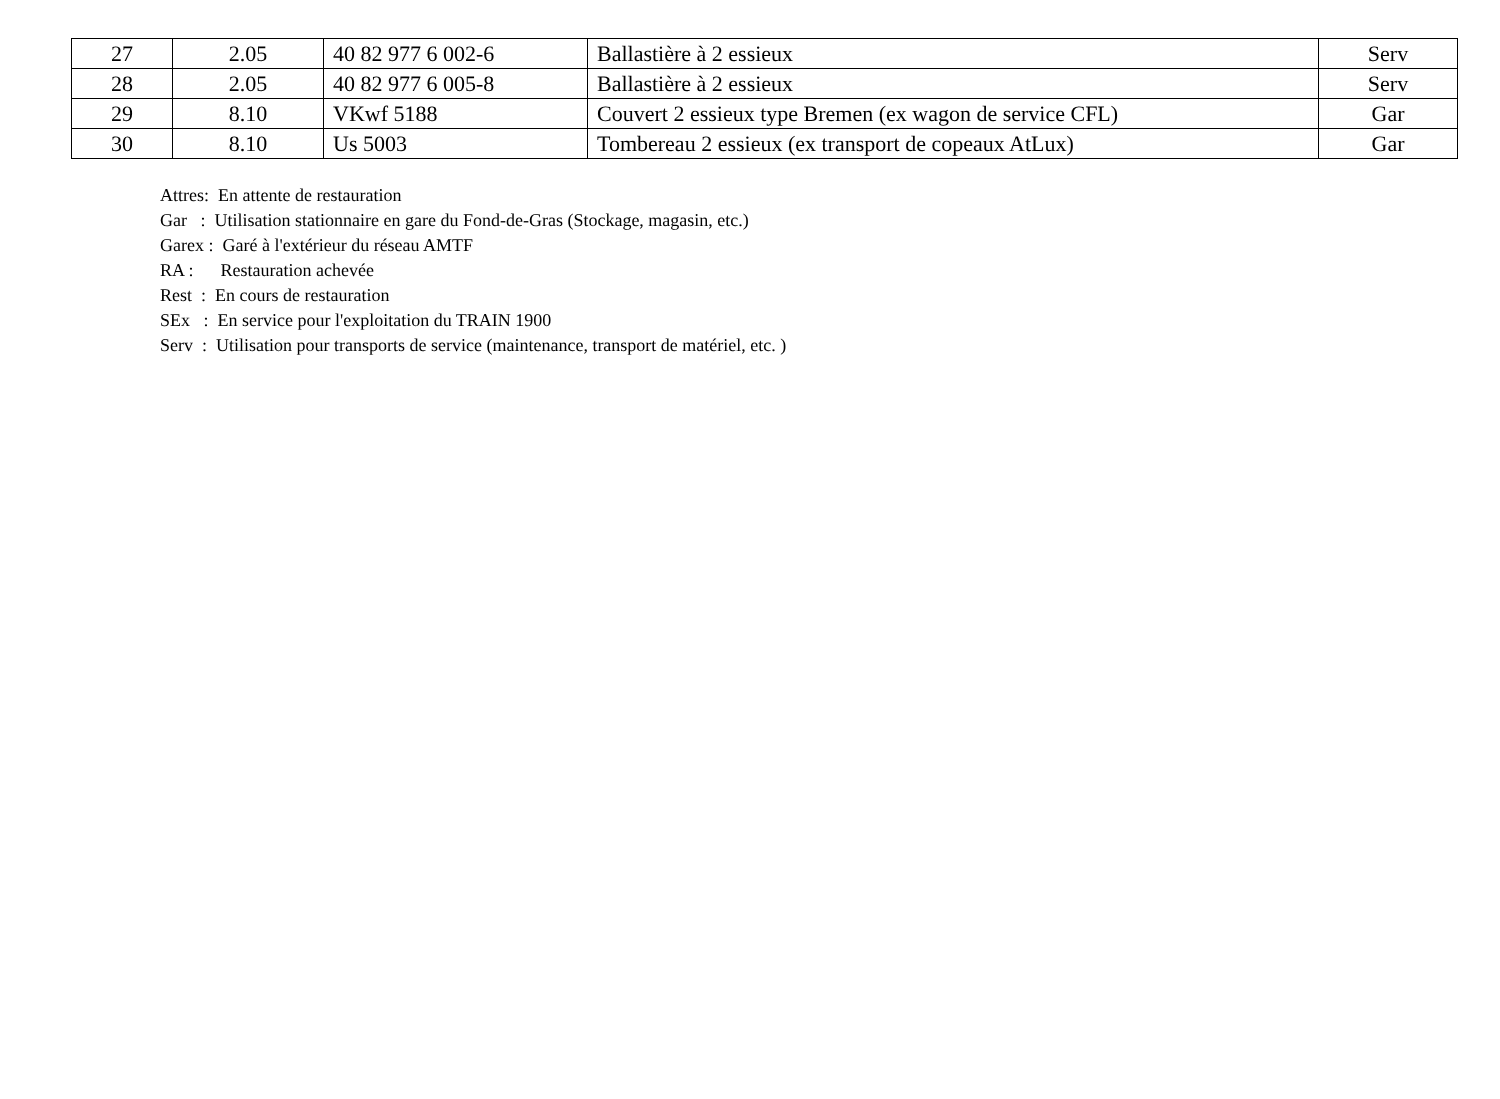| 27 | 2.05 | 40 82 977 6 002-6 | Ballastière à 2 essieux | Serv |
| 28 | 2.05 | 40 82 977 6 005-8 | Ballastière à 2 essieux | Serv |
| 29 | 8.10 | VKwf 5188 | Couvert 2 essieux type Bremen (ex wagon de service CFL) | Gar |
| 30 | 8.10 | Us 5003 | Tombereau 2 essieux (ex transport de copeaux AtLux) | Gar |
Attres: En attente de restauration
Gar : Utilisation stationnaire en gare du Fond-de-Gras (Stockage, magasin, etc.)
Garex : Garé à l'extérieur du réseau AMTF
RA : Restauration achevée
Rest : En cours de restauration
SEx : En service pour l'exploitation du TRAIN 1900
Serv : Utilisation pour transports de service (maintenance, transport de matériel, etc. )